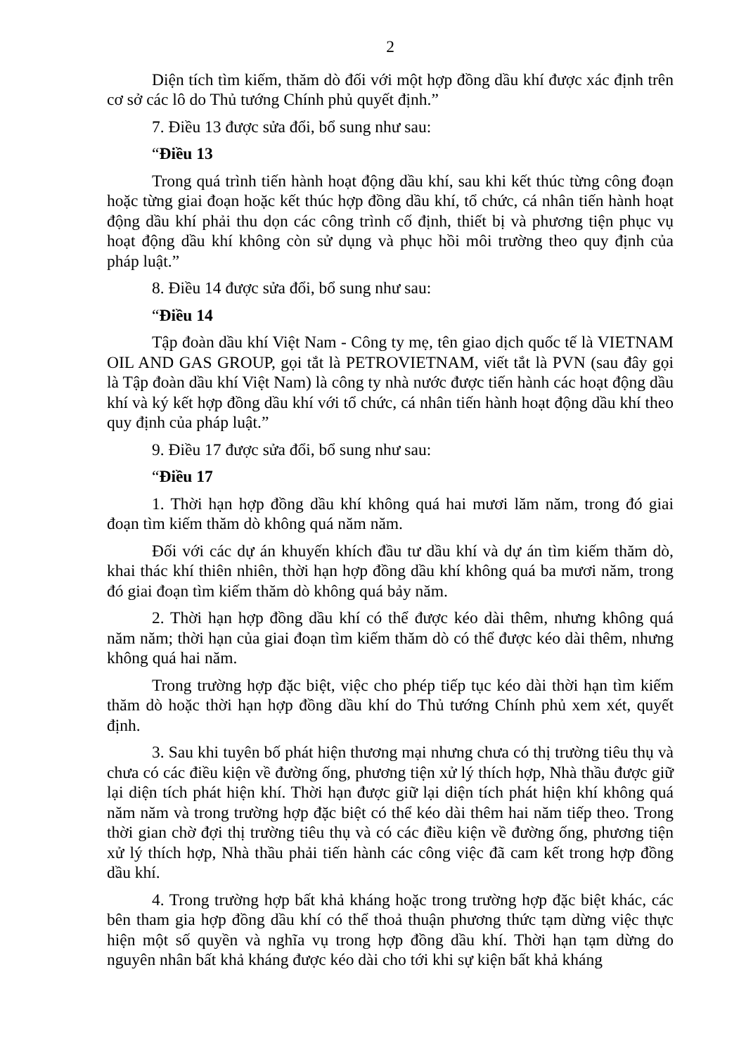2
Diện tích tìm kiếm, thăm dò đối với một hợp đồng dầu khí được xác định trên cơ sở các lô do Thủ tướng Chính phủ quyết định.”
7. Điều 13 được sửa đổi, bổ sung như sau:
“Điều 13
Trong quá trình tiến hành hoạt động dầu khí, sau khi kết thúc từng công đoạn hoặc từng giai đoạn hoặc kết thúc hợp đồng dầu khí, tổ chức, cá nhân tiến hành hoạt động dầu khí phải thu dọn các công trình cố định, thiết bị và phương tiện phục vụ hoạt động dầu khí không còn sử dụng và phục hồi môi trường theo quy định của pháp luật.”
8. Điều 14 được sửa đổi, bổ sung như sau:
“Điều 14
Tập đoàn dầu khí Việt Nam - Công ty mẹ, tên giao dịch quốc tế là VIETNAM OIL AND GAS GROUP, gọi tắt là PETROVIETNAM, viết tắt là PVN (sau đây gọi là Tập đoàn dầu khí Việt Nam) là công ty nhà nước được tiến hành các hoạt động dầu khí và ký kết hợp đồng dầu khí với tổ chức, cá nhân tiến hành hoạt động dầu khí theo quy định của pháp luật.”
9. Điều 17 được sửa đổi, bổ sung như sau:
“Điều 17
1. Thời hạn hợp đồng dầu khí không quá hai mươi lăm năm, trong đó giai đoạn tìm kiếm thăm dò không quá năm năm.
Đối với các dự án khuyến khích đầu tư dầu khí và dự án tìm kiếm thăm dò, khai thác khí thiên nhiên, thời hạn hợp đồng dầu khí không quá ba mươi năm, trong đó giai đoạn tìm kiếm thăm dò không quá bảy năm.
2. Thời hạn hợp đồng dầu khí có thể được kéo dài thêm, nhưng không quá năm năm; thời hạn của giai đoạn tìm kiếm thăm dò có thể được kéo dài thêm, nhưng không quá hai năm.
Trong trường hợp đặc biệt, việc cho phép tiếp tục kéo dài thời hạn tìm kiếm thăm dò hoặc thời hạn hợp đồng dầu khí do Thủ tướng Chính phủ xem xét, quyết định.
3. Sau khi tuyên bố phát hiện thương mại nhưng chưa có thị trường tiêu thụ và chưa có các điều kiện về đường ống, phương tiện xử lý thích hợp, Nhà thầu được giữ lại diện tích phát hiện khí. Thời hạn được giữ lại diện tích phát hiện khí không quá năm năm và trong trường hợp đặc biệt có thể kéo dài thêm hai năm tiếp theo. Trong thời gian chờ đợi thị trường tiêu thụ và có các điều kiện về đường ống, phương tiện xử lý thích hợp, Nhà thầu phải tiến hành các công việc đã cam kết trong hợp đồng dầu khí.
4. Trong trường hợp bất khả kháng hoặc trong trường hợp đặc biệt khác, các bên tham gia hợp đồng dầu khí có thể thoả thuận phương thức tạm dừng việc thực hiện một số quyền và nghĩa vụ trong hợp đồng dầu khí. Thời hạn tạm dừng do nguyên nhân bất khả kháng được kéo dài cho tới khi sự kiện bất khả kháng